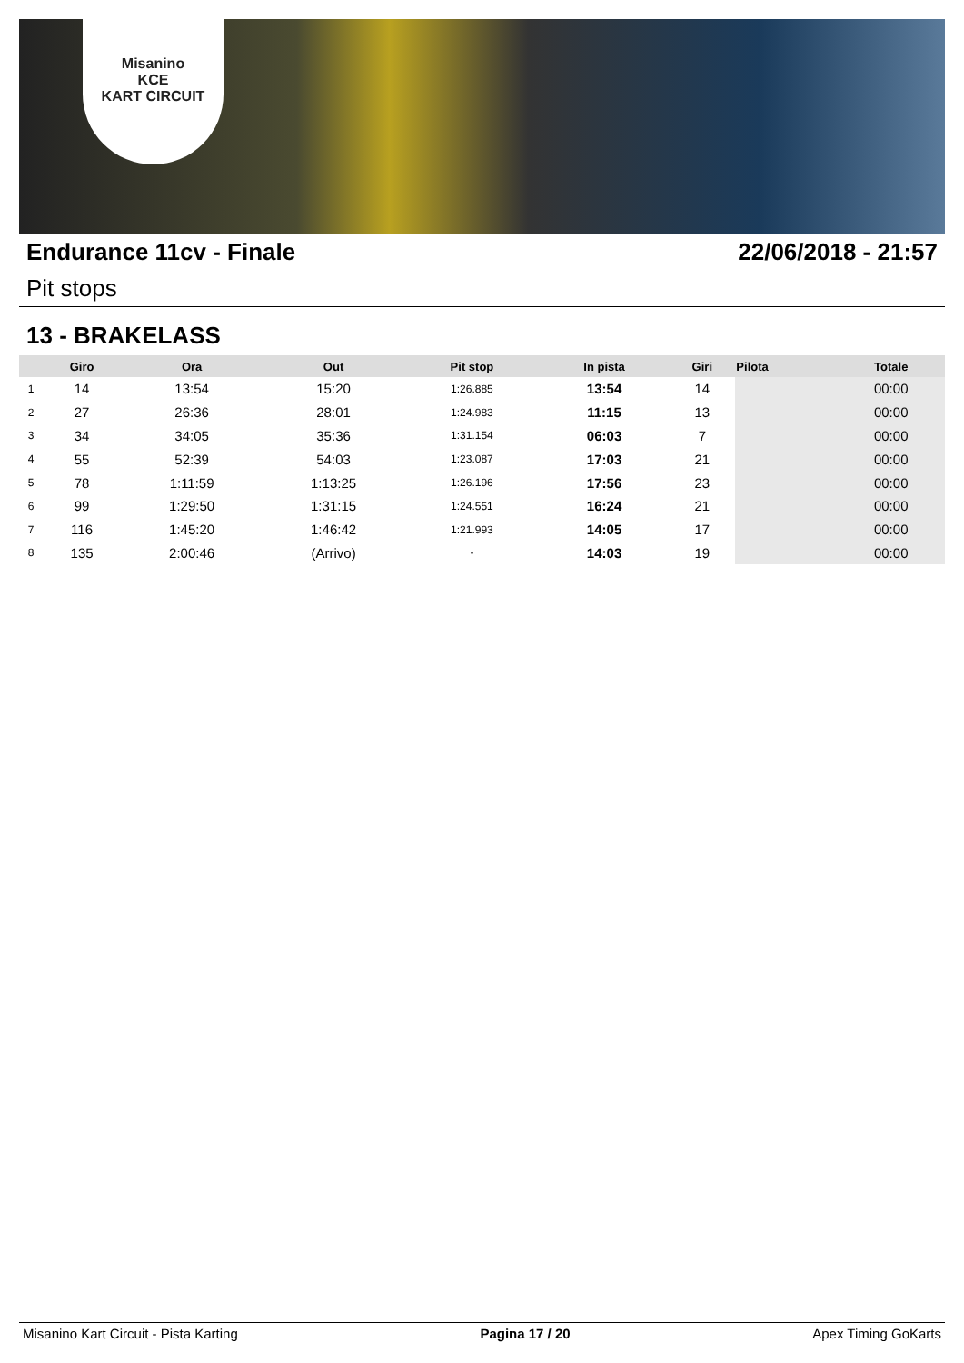Misanino
KCE
KART CIRCUIT
Endurance 11cv - Finale 22/06/2018 - 21:57
Pit stops
13 - BRAKELASS
| | Giro | Ora | Out | Pit stop | In pista | Giri | Pilota | Totale |
| --- | --- | --- | --- | --- | --- | --- | --- | --- |
| 1 | 14 | 13:54 | 15:20 | 1:26.885 | 13:54 | 14 | | 00:00 |
| 2 | 27 | 26:36 | 28:01 | 1:24.983 | 11:15 | 13 | | 00:00 |
| 3 | 34 | 34:05 | 35:36 | 1:31.154 | 06:03 | 7 | | 00:00 |
| 4 | 55 | 52:39 | 54:03 | 1:23.087 | 17:03 | 21 | | 00:00 |
| 5 | 78 | 1:11:59 | 1:13:25 | 1:26.196 | 17:56 | 23 | | 00:00 |
| 6 | 99 | 1:29:50 | 1:31:15 | 1:24.551 | 16:24 | 21 | | 00:00 |
| 7 | 116 | 1:45:20 | 1:46:42 | 1:21.993 | 14:05 | 17 | | 00:00 |
| 8 | 135 | 2:00:46 | (Arrivo) | - | 14:03 | 19 | | 00:00 |
Misanino Kart Circuit - Pista Karting Pagina 17 / 20 Apex Timing GoKarts